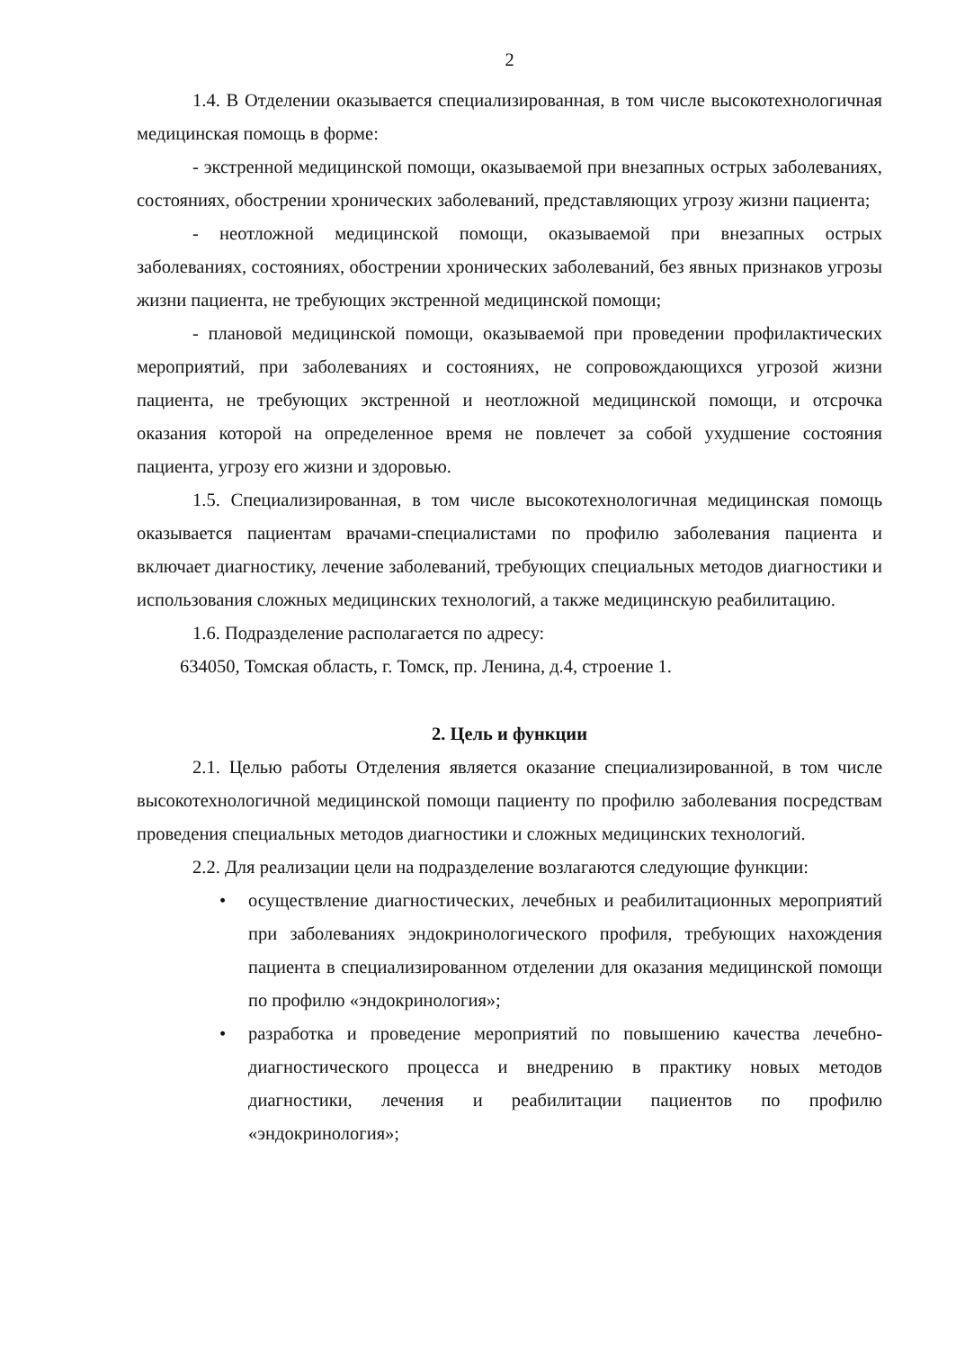2
1.4. В Отделении оказывается специализированная, в том числе высокотехнологичная медицинская помощь в форме:
- экстренной медицинской помощи, оказываемой при внезапных острых заболеваниях, состояниях, обострении хронических заболеваний, представляющих угрозу жизни пациента;
- неотложной медицинской помощи, оказываемой при внезапных острых заболеваниях, состояниях, обострении хронических заболеваний, без явных признаков угрозы жизни пациента, не требующих экстренной медицинской помощи;
- плановой медицинской помощи, оказываемой при проведении профилактических мероприятий, при заболеваниях и состояниях, не сопровождающихся угрозой жизни пациента, не требующих экстренной и неотложной медицинской помощи, и отсрочка оказания которой на определенное время не повлечет за собой ухудшение состояния пациента, угрозу его жизни и здоровью.
1.5. Специализированная, в том числе высокотехнологичная медицинская помощь оказывается пациентам врачами-специалистами по профилю заболевания пациента и включает диагностику, лечение заболеваний, требующих специальных методов диагностики и использования сложных медицинских технологий, а также медицинскую реабилитацию.
1.6. Подразделение располагается по адресу:
634050, Томская область, г. Томск, пр. Ленина, д.4, строение 1.
2. Цель и функции
2.1. Целью работы Отделения является оказание специализированной, в том числе высокотехнологичной медицинской помощи пациенту по профилю заболевания посредствам проведения специальных методов диагностики и сложных медицинских технологий.
2.2. Для реализации цели на подразделение возлагаются следующие функции:
• осуществление диагностических, лечебных и реабилитационных мероприятий при заболеваниях эндокринологического профиля, требующих нахождения пациента в специализированном отделении для оказания медицинской помощи по профилю «эндокринология»;
• разработка и проведение мероприятий по повышению качества лечебно-диагностического процесса и внедрению в практику новых методов диагностики, лечения и реабилитации пациентов по профилю «эндокринология»;